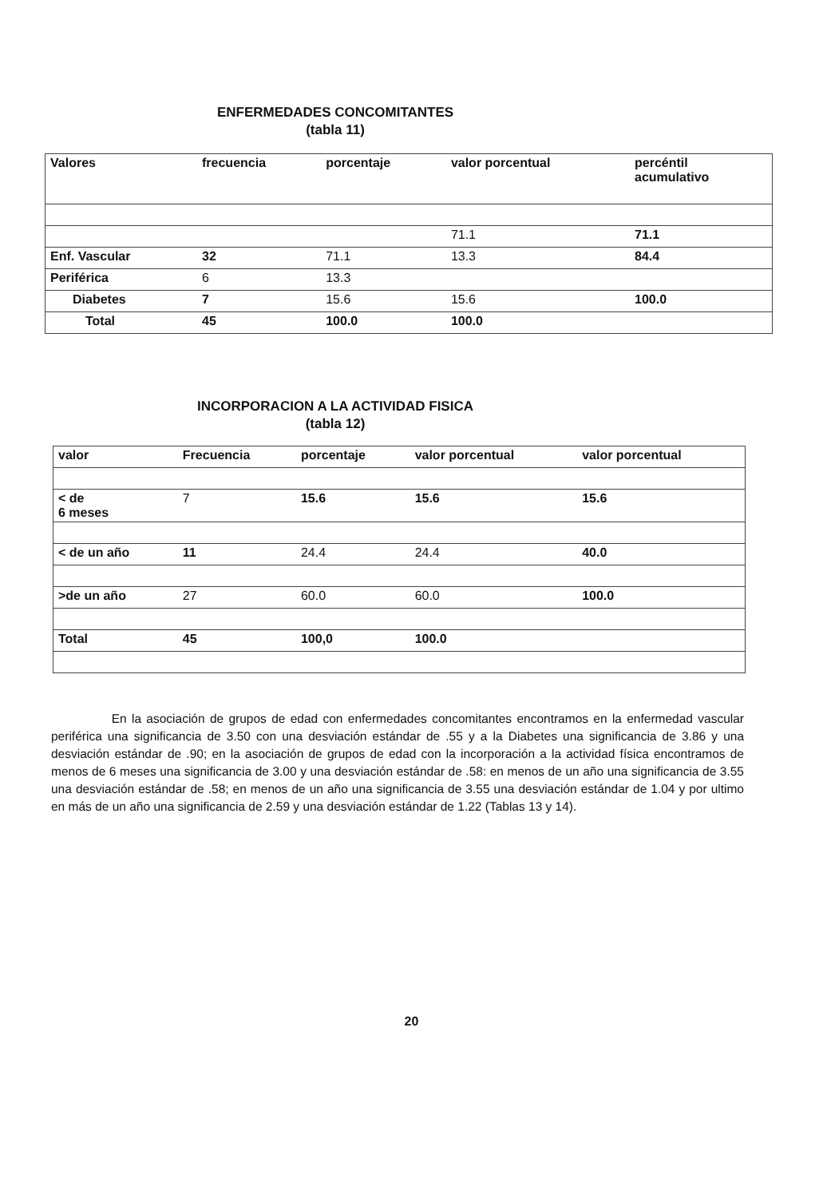ENFERMEDADES CONCOMITANTES
(tabla 11)
| Valores | frecuencia | porcentaje | valor porcentual | percéntil acumulativo |
| --- | --- | --- | --- | --- |
| | | | 71.1 | 71.1 |
| Enf. Vascular | 32 | 71.1 | 13.3 | 84.4 |
| Periférica | 6 | 13.3 | | |
| Diabetes | 7 | 15.6 | 15.6 | 100.0 |
| Total | 45 | 100.0 | 100.0 | |
INCORPORACION A LA ACTIVIDAD FISICA
(tabla 12)
| valor | Frecuencia | porcentaje | valor porcentual | valor porcentual |
| --- | --- | --- | --- | --- |
| < de 6 meses | 7 | 15.6 | 15.6 | 15.6 |
| < de un año | 11 | 24.4 | 24.4 | 40.0 |
| >de un año | 27 | 60.0 | 60.0 | 100.0 |
| Total | 45 | 100,0 | 100.0 | |
En la asociación de grupos de edad con enfermedades concomitantes encontramos en la enfermedad vascular periférica una significancia de 3.50 con una desviación estándar de .55 y a la Diabetes una significancia de 3.86 y una desviación estándar de .90; en la asociación de grupos de edad con la incorporación a la actividad física encontramos de menos de 6 meses una significancia de 3.00 y una desviación estándar de .58: en menos de un año una significancia de 3.55 una desviación estándar de .58; en menos de un año una significancia de 3.55 una desviación estándar de 1.04 y por ultimo en más de un año una significancia de 2.59 y una desviación estándar de 1.22 (Tablas 13 y 14).
20